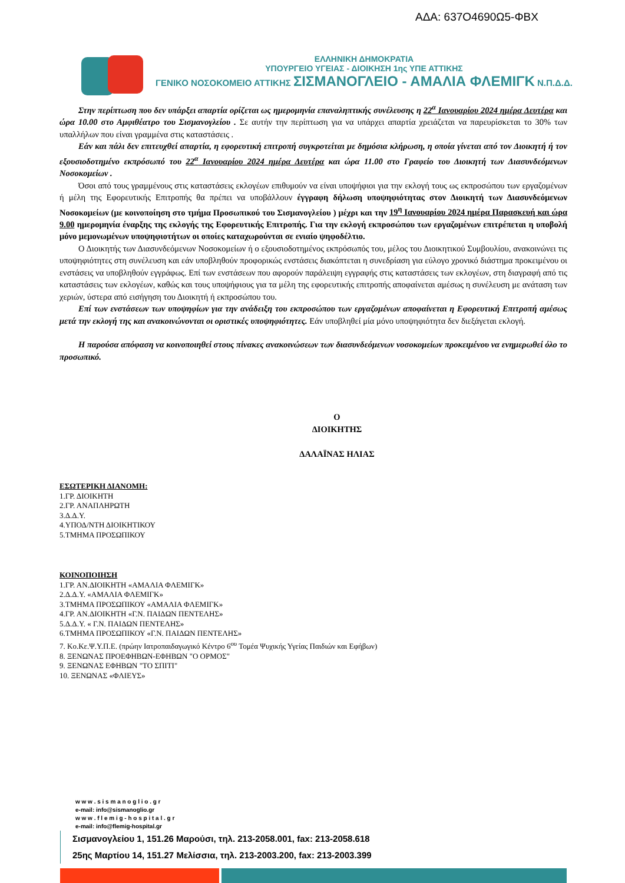ΑΔΑ: 637Ο4690Ω5-ΦΒΧ
ΕΛΛΗΝΙΚΗ ΔΗΜΟΚΡΑΤΙΑ
ΥΠΟΥΡΓΕΙΟ ΥΓΕΙΑΣ - ΔΙΟΙΚΗΣΗ 1ης ΥΠΕ ΑΤΤΙΚΗΣ
ΓΕΝΙΚΟ ΝΟΣΟΚΟΜΕΙΟ ΑΤΤΙΚΗΣ ΣΙΣΜΑΝΟΓΛΕΙΟ - ΑΜΑΛΙΑ ΦΛΕΜΙΓΚ Ν.Π.Δ.Δ.
Στην περίπτωση που δεν υπάρξει απαρτία ορίζεται ως ημερομηνία επαναληπτικής συνέλευσης η 22<sup>α</sup> Ιανουαρίου 2024 ημέρα Δευτέρα και ώρα 10.00 στο Αμφιθέατρο του Σισμανογλείου . Σε αυτήν την περίπτωση για να υπάρχει απαρτία χρειάζεται να παρευρίσκεται το 30% των υπαλλήλων που είναι γραμμένα στις καταστάσεις .
Εάν και πάλι δεν επιτευχθεί απαρτία, η εφορευτική επιτροπή συγκροτείται με δημόσια κλήρωση, η οποία γίνεται από τον Διοικητή ή τον εξουσιοδοτημένο εκπρόσωπό του 22<sup>α</sup> Ιανουαρίου 2024 ημέρα Δευτέρα και ώρα 11.00 στο Γραφείο του Διοικητή των Διασυνδεόμενων Νοσοκομείων .
Όσοι από τους γραμμένους στις καταστάσεις εκλογέων επιθυμούν να είναι υποψήφιοι για την εκλογή τους ως εκπροσώπου των εργαζομένων ή μέλη της Εφορευτικής Επιτροπής θα πρέπει να υποβάλλουν έγγραφη δήλωση υποψηφιότητας στον Διοικητή των Διασυνδεόμενων Νοσοκομείων (με κοινοποίηση στο τμήμα Προσωπικού του Σισμανογλείου ) μέχρι και την 19<sup>η</sup> Ιανουαρίου 2024 ημέρα Παρασκευή και ώρα 9.00 ημερομηνία έναρξης της εκλογής της Εφορευτικής Επιτροπής. Για την εκλογή εκπροσώπου των εργαζομένων επιτρέπεται η υποβολή μόνο μεμονωμένων υποψηφιοτήτων οι οποίες καταχωρούνται σε ενιαίο ψηφοδέλτιο.
Ο Διοικητής των Διασυνδεόμενων Νοσοκομείων ή ο εξουσιοδοτημένος εκπρόσωπός του, μέλος του Διοικητικού Συμβουλίου, ανακοινώνει τις υποψηφιότητες στη συνέλευση και εάν υποβληθούν προφορικώς ενστάσεις διακόπτεται η συνεδρίαση για εύλογο χρονικό διάστημα προκειμένου οι ενστάσεις να υποβληθούν εγγράφως. Επί των ενστάσεων που αφορούν παράλειψη εγγραφής στις καταστάσεις των εκλογέων, στη διαγραφή από τις καταστάσεις των εκλογέων, καθώς και τους υποψήφιους για τα μέλη της εφορευτικής επιτροπής αποφαίνεται αμέσως η συνέλευση με ανάταση των χεριών, ύστερα από εισήγηση του Διοικητή ή εκπροσώπου του.
Επί των ενστάσεων των υποψηφίων για την ανάδειξη του εκπροσώπου των εργαζομένων αποφαίνεται η Εφορευτική Επιτροπή αμέσως μετά την εκλογή της και ανακοινώνονται οι οριστικές υποψηφιότητες. Εάν υποβληθεί μία μόνο υποψηφιότητα δεν διεξάγεται εκλογή.
Η παρούσα απόφαση να κοινοποιηθεί στους πίνακες ανακοινώσεων των διασυνδεόμενων νοσοκομείων προκειμένου να ενημερωθεί όλο το προσωπικό.
Ο
ΔΙΟΙΚΗΤΗΣ
ΔΑΛΑΪΝΑΣ ΗΛΙΑΣ
ΕΣΩΤΕΡΙΚΗ ΔΙΑΝΟΜΗ:
1.ΓΡ. ΔΙΟΙΚΗΤΗ
2.ΓΡ. ΑΝΑΠΛΗΡΩΤΗ
3.Δ.Δ.Υ.
4.ΥΠΟΔ/ΝΤΗ ΔΙΟΙΚΗΤΙΚΟΥ
5.ΤΜΗΜΑ ΠΡΟΣΩΠΙΚΟΥ
ΚΟΙΝΟΠΟΙΗΣΗ
1.ΓΡ. ΑΝ.ΔΙΟΙΚΗΤΗ «ΑΜΑΛΙΑ ΦΛΕΜΙΓΚ»
2.Δ.Δ.Υ. «ΑΜΑΛΙΑ ΦΛΕΜΙΓΚ»
3.ΤΜΗΜΑ ΠΡΟΣΩΠΙΚΟΥ «ΑΜΑΛΙΑ ΦΛΕΜΙΓΚ»
4.ΓΡ. ΑΝ.ΔΙΟΙΚΗΤΗ «Γ.Ν. ΠΑΙΔΩΝ ΠΕΝΤΕΛΗΣ»
5.Δ.Δ.Υ. « Γ.Ν. ΠΑΙΔΩΝ ΠΕΝΤΕΛΗΣ»
6.ΤΜΗΜΑ ΠΡΟΣΩΠΙΚΟΥ «Γ.Ν. ΠΑΙΔΩΝ ΠΕΝΤΕΛΗΣ»
7. Κο.Κε.Ψ.Υ.Π.Ε. (πρώην Ιατροπαιδαγωγικό Κέντρο 6<sup>ου</sup> Τομέα Ψυχικής Υγείας Παιδιών και Εφήβων)
8. ΞΕΝΩΝΑΣ ΠΡΟΕΦΗΒΩΝ-ΕΦΗΒΩΝ "Ο ΟΡΜΟΣ"
9. ΞΕΝΩΝΑΣ ΕΦΗΒΩΝ "ΤΟ ΣΠΙΤΙ"
10. ΞΕΝΩΝΑΣ «ΦΛΙΕΥΣ»
w w w . s i s m a n o g l i o . g r
e-mail: info@sismanoglio.gr
w w w . f l e m i g - h o s p i t a l . g r
e-mail: info@flemig-hospital.gr
Σισμανογλείου 1, 151.26 Μαρούσι, τηλ. 213-2058.001, fax: 213-2058.618
25ης Μαρτίου 14, 151.27 Μελίσσια, τηλ. 213-2003.200, fax: 213-2003.399